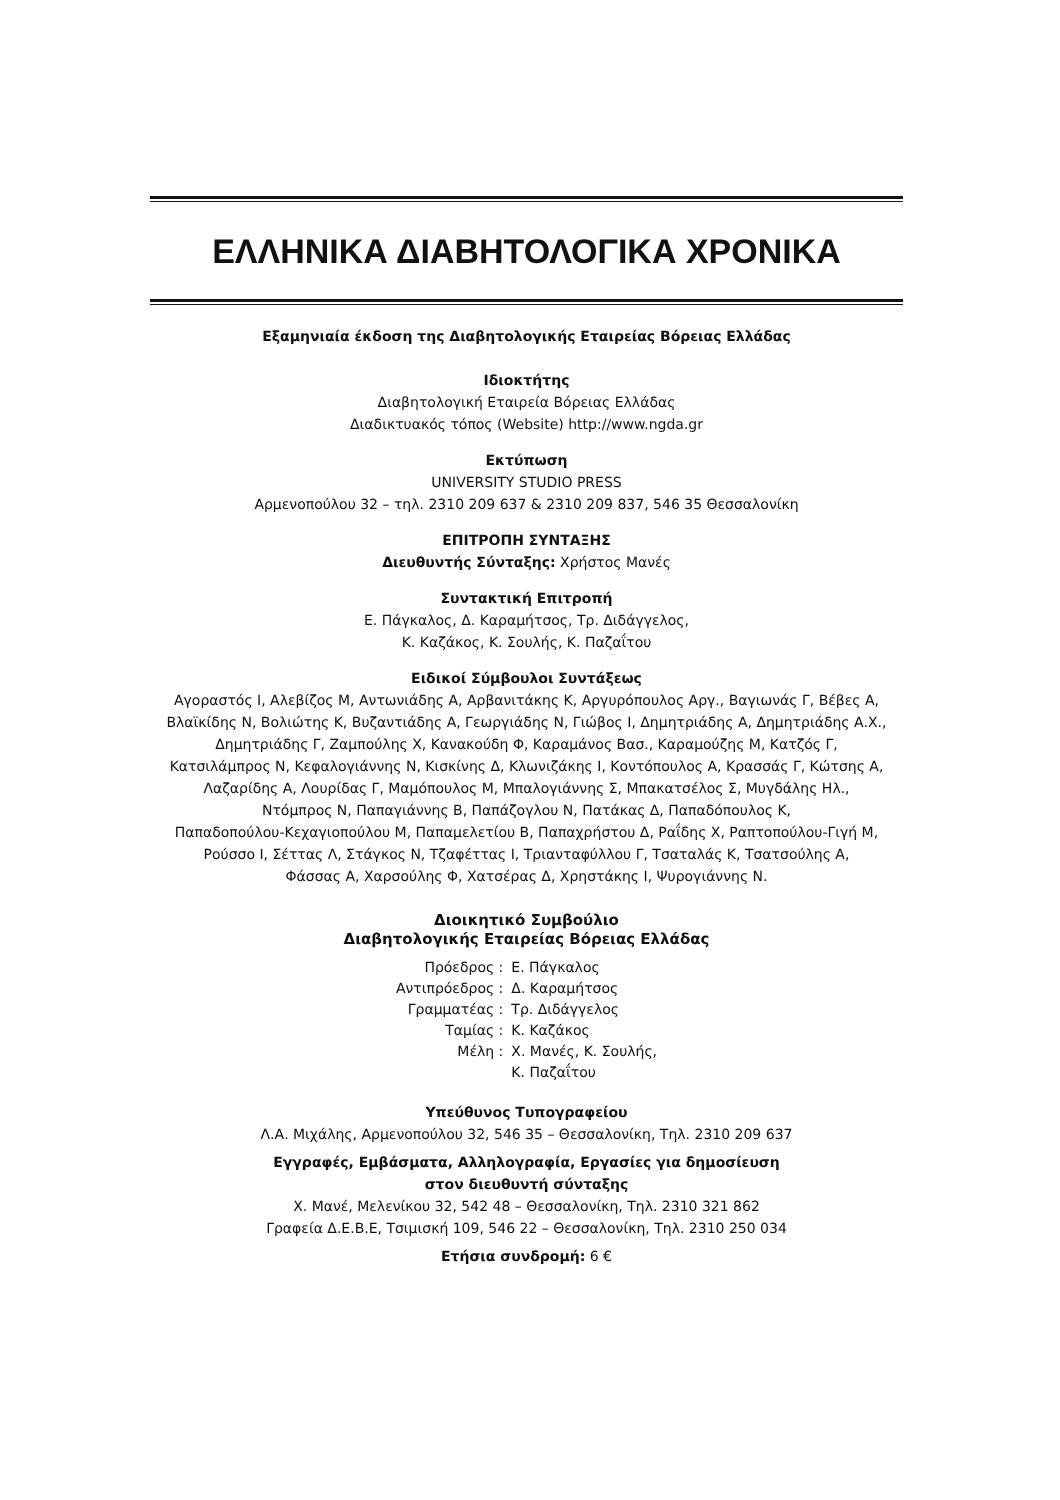ΕΛΛΗΝΙΚΑ ΔΙΑΒΗΤΟΛΟΓΙΚΑ ΧΡΟΝΙΚΑ
Εξαμηνιαία έκδοση της Διαβητολογικής Εταιρείας Βόρειας Ελλάδας
Ιδιοκτήτης
Διαβητολογική Εταιρεία Βόρειας Ελλάδας
Διαδικτυακός τόπος (Website) http://www.ngda.gr
Εκτύπωση
UNIVERSITY STUDIO PRESS
Αρμενοπούλου 32 – τηλ. 2310 209 637 & 2310 209 837, 546 35 Θεσσαλονίκη
ΕΠΙΤΡΟΠΗ ΣΥΝΤΑΞΗΣ
Διευθυντής Σύνταξης: Χρήστος Μανές
Συντακτική Επιτροπή
Ε. Πάγκαλος, Δ. Καραμήτσος, Τρ. Διδάγγελος,
Κ. Καζάκος, Κ. Σουλής, Κ. Παζαΐτου
Ειδικοί Σύμβουλοι Συντάξεως
Αγοραστός Ι, Αλεβίζος Μ, Αντωνιάδης Α, Αρβανιτάκης Κ, Αργυρόπουλος Αργ., Βαγιωνάς Γ, Βέβες Α,
Βλαϊκίδης Ν, Βολιώτης Κ, Βυζαντιάδης Α, Γεωργιάδης Ν, Γιώβος Ι, Δημητριάδης Α, Δημητριάδης Α.Χ.,
Δημητριάδης Γ, Ζαμπούλης Χ, Κανακούδη Φ, Καραμάνος Βασ., Καραμούζης Μ, Κατζός Γ,
Κατσιλάμπρος Ν, Κεφαλογιάννης Ν, Κισκίνης Δ, Κλωνιζάκης Ι, Κοντόπουλος Α, Κρασσάς Γ, Κώτσης Α,
Λαζαρίδης Α, Λουρίδας Γ, Μαμόπουλος Μ, Μπαλογιάννης Σ, Μπακατσέλος Σ, Μυγδάλης Ηλ.,
Ντόμπρος Ν, Παπαγιάννης Β, Παπάζογλου Ν, Πατάκας Δ, Παπαδόπουλος Κ,
Παπαδοπούλου-Κεχαγιοπούλου Μ, Παπαμελετίου Β, Παπαχρήστου Δ, Ραΐδης Χ, Ραπτοπούλου-Γιγή Μ,
Ρούσσο Ι, Σέττας Λ, Στάγκος Ν, Τζαφέττας Ι, Τριανταφύλλου Γ, Τσαταλάς Κ, Τσατσούλης Α,
Φάσσας Α, Χαρσούλης Φ, Χατσέρας Δ, Χρηστάκης Ι, Ψυρογιάννης Ν.
Διοικητικό Συμβούλιο
Διαβητολογικής Εταιρείας Βόρειας Ελλάδας
| Πρόεδρος : | Ε. Πάγκαλος |
| Αντιπρόεδρος : | Δ. Καραμήτσος |
| Γραμματέας : | Τρ. Διδάγγελος |
| Ταμίας : | Κ. Καζάκος |
| Μέλη : | Χ. Μανές, Κ. Σουλής, |
| | Κ. Παζαΐτου |
Υπεύθυνος Τυπογραφείου
Λ.Α. Μιχάλης, Αρμενοπούλου 32, 546 35 – Θεσσαλονίκη, Τηλ. 2310 209 637
Εγγραφές, Εμβάσματα, Αλληλογραφία, Εργασίες για δημοσίευση
στον διευθυντή σύνταξης
Χ. Μανέ, Μελενίκου 32, 542 48 – Θεσσαλονίκη, Τηλ. 2310 321 862
Γραφεία Δ.Ε.Β.Ε, Τσιμισκή 109, 546 22 – Θεσσαλονίκη, Τηλ. 2310 250 034
Ετήσια συνδρομή: 6 €